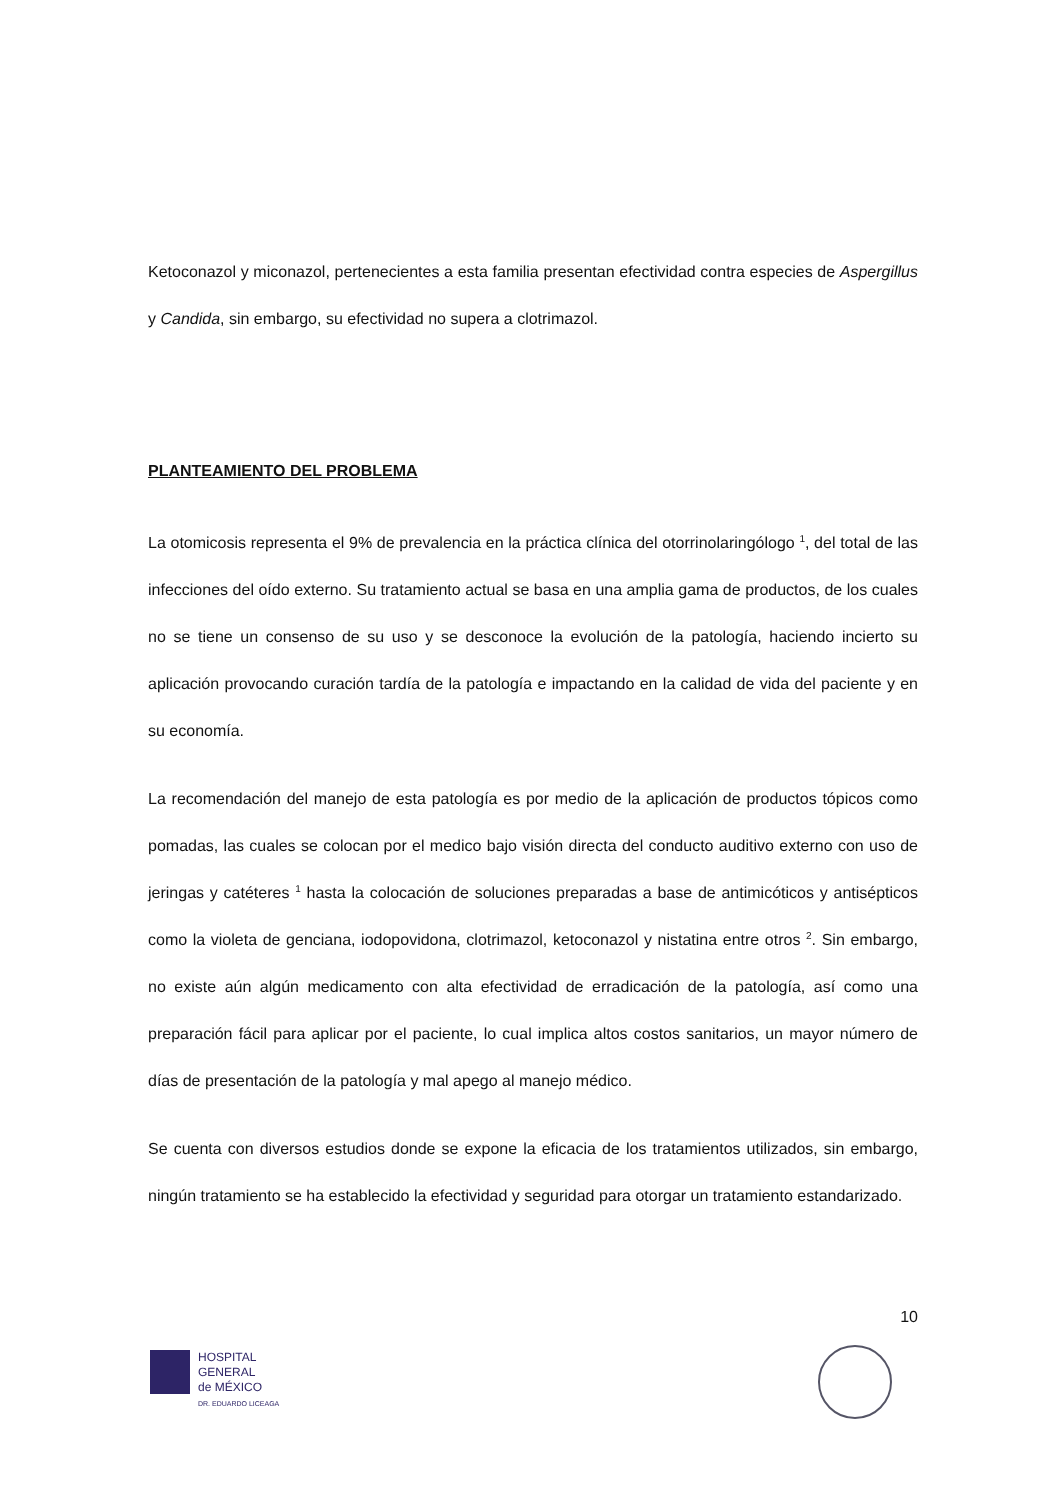Ketoconazol y miconazol, pertenecientes a esta familia presentan efectividad contra especies de Aspergillus y Candida, sin embargo, su efectividad no supera a clotrimazol.
PLANTEAMIENTO DEL PROBLEMA
La otomicosis representa el 9% de prevalencia en la práctica clínica del otorrinolaringólogo <sup>1</sup>, del total de las infecciones del oído externo. Su tratamiento actual se basa en una amplia gama de productos, de los cuales no se tiene un consenso de su uso y se desconoce la evolución de la patología, haciendo incierto su aplicación provocando curación tardía de la patología e impactando en la calidad de vida del paciente y en su economía.
La recomendación del manejo de esta patología es por medio de la aplicación de productos tópicos como pomadas, las cuales se colocan por el medico bajo visión directa del conducto auditivo externo con uso de jeringas y catéteres <sup>1</sup> hasta la colocación de soluciones preparadas a base de antimicóticos y antisépticos como la violeta de genciana, iodopovidona, clotrimazol, ketoconazol y nistatina entre otros <sup>2</sup>. Sin embargo, no existe aún algún medicamento con alta efectividad de erradicación de la patología, así como una preparación fácil para aplicar por el paciente, lo cual implica altos costos sanitarios, un mayor número de días de presentación de la patología y mal apego al manejo médico.
Se cuenta con diversos estudios donde se expone la eficacia de los tratamientos utilizados, sin embargo, ningún tratamiento se ha establecido la efectividad y seguridad para otorgar un tratamiento estandarizado.
10
HOSPITAL
GENERAL
de MÉXICO
DR. EDUARDO LICEAGA